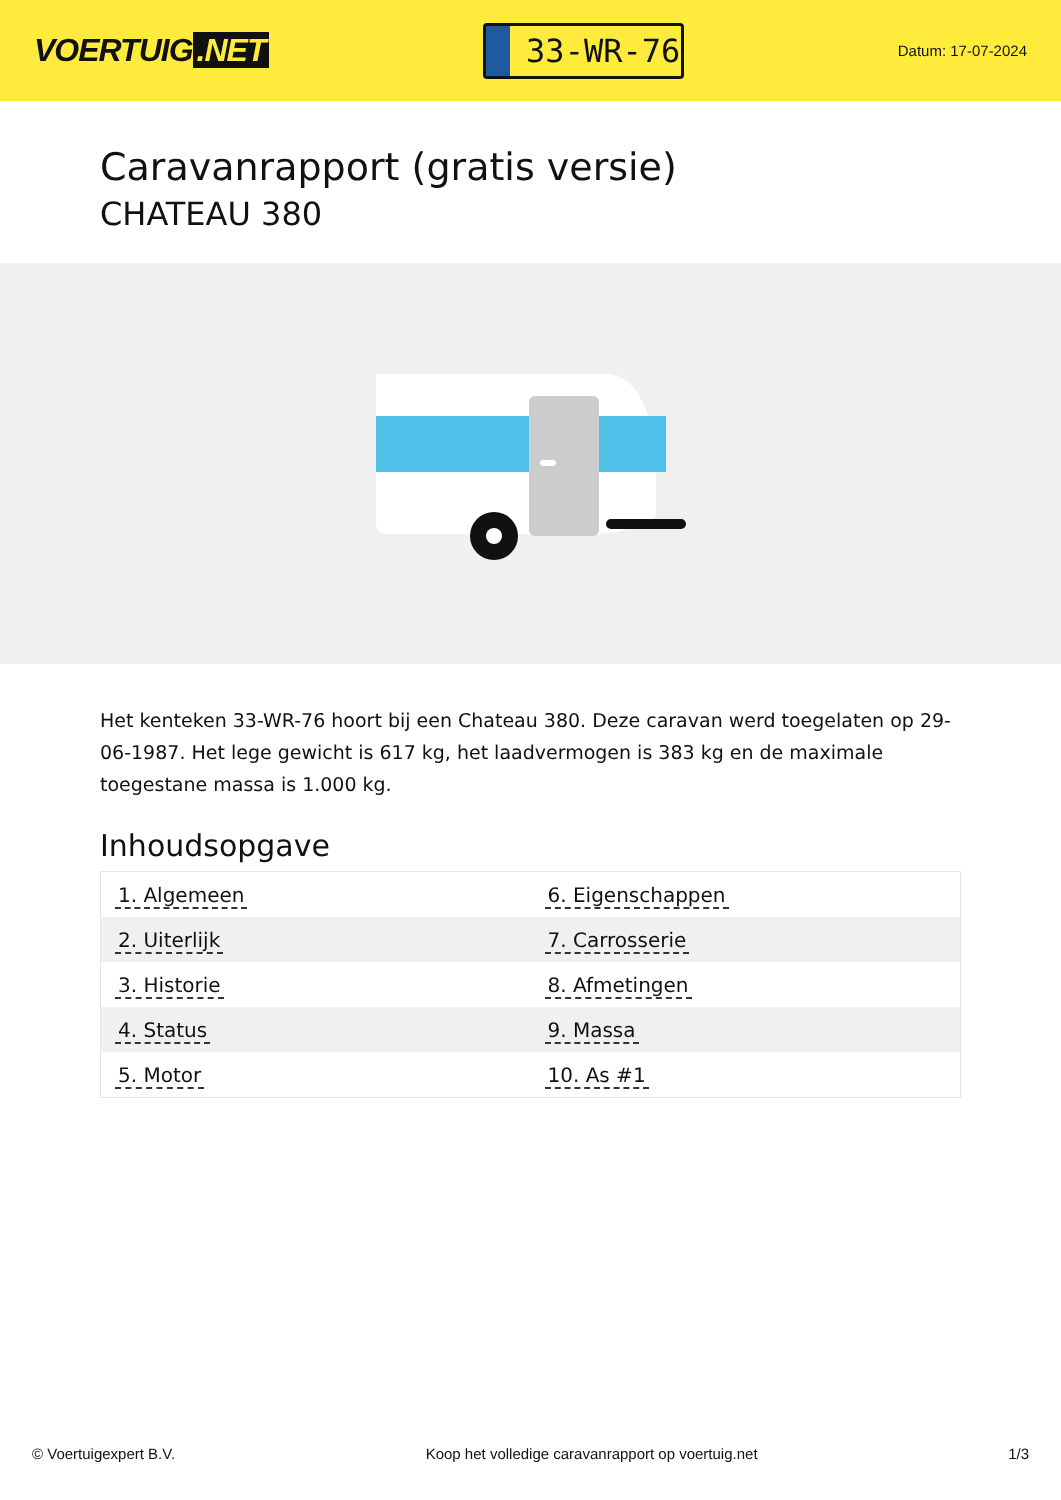VOERTUIG.NET
33-WR-76
Datum: 17-07-2024
Caravanrapport (gratis versie)
CHATEAU 380
Het kenteken 33-WR-76 hoort bij een Chateau 380. Deze caravan werd toegelaten op 29-06-1987. Het lege gewicht is 617 kg, het laadvermogen is 383 kg en de maximale toegestane massa is 1.000 kg.
Inhoudsopgave
| 1. Algemeen | 6. Eigenschappen |
| 2. Uiterlijk | 7. Carrosserie |
| 3. Historie | 8. Afmetingen |
| 4. Status | 9. Massa |
| 5. Motor | 10. As #1 |
© Voertuigexpert B.V. Koop het volledige caravanrapport op voertuig.net 1/3